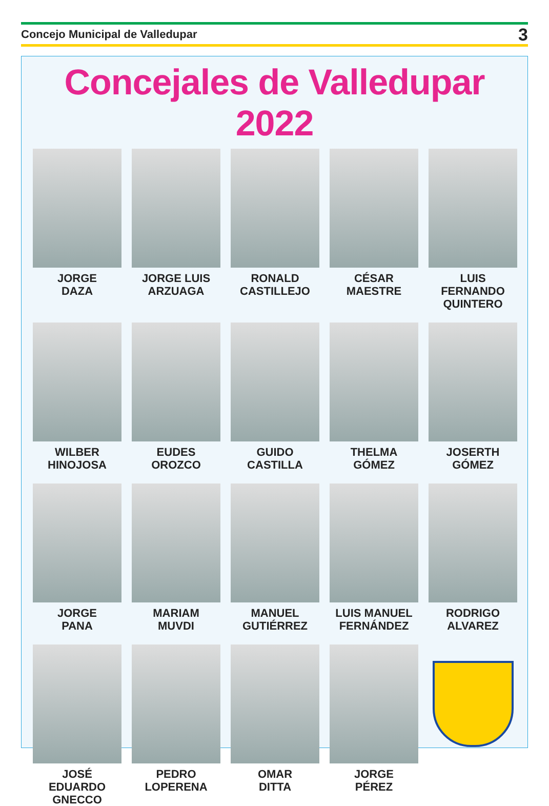Concejo Municipal de Valledupar 3
Concejales de Valledupar 2022
JORGE
DAZA
JORGE LUIS
ARZUAGA
RONALD
CASTILLEJO
CÉSAR
MAESTRE
LUIS FERNANDO
QUINTERO
WILBER
HINOJOSA
EUDES
OROZCO
GUIDO
CASTILLA
THELMA
GÓMEZ
JOSERTH
GÓMEZ
JORGE
PANA
MARIAM
MUVDI
MANUEL
GUTIÉRREZ
LUIS MANUEL
FERNÁNDEZ
RODRIGO
ALVAREZ
JOSÉ EDUARDO
GNECCO
PEDRO
LOPERENA
OMAR
DITTA
JORGE
PÉREZ